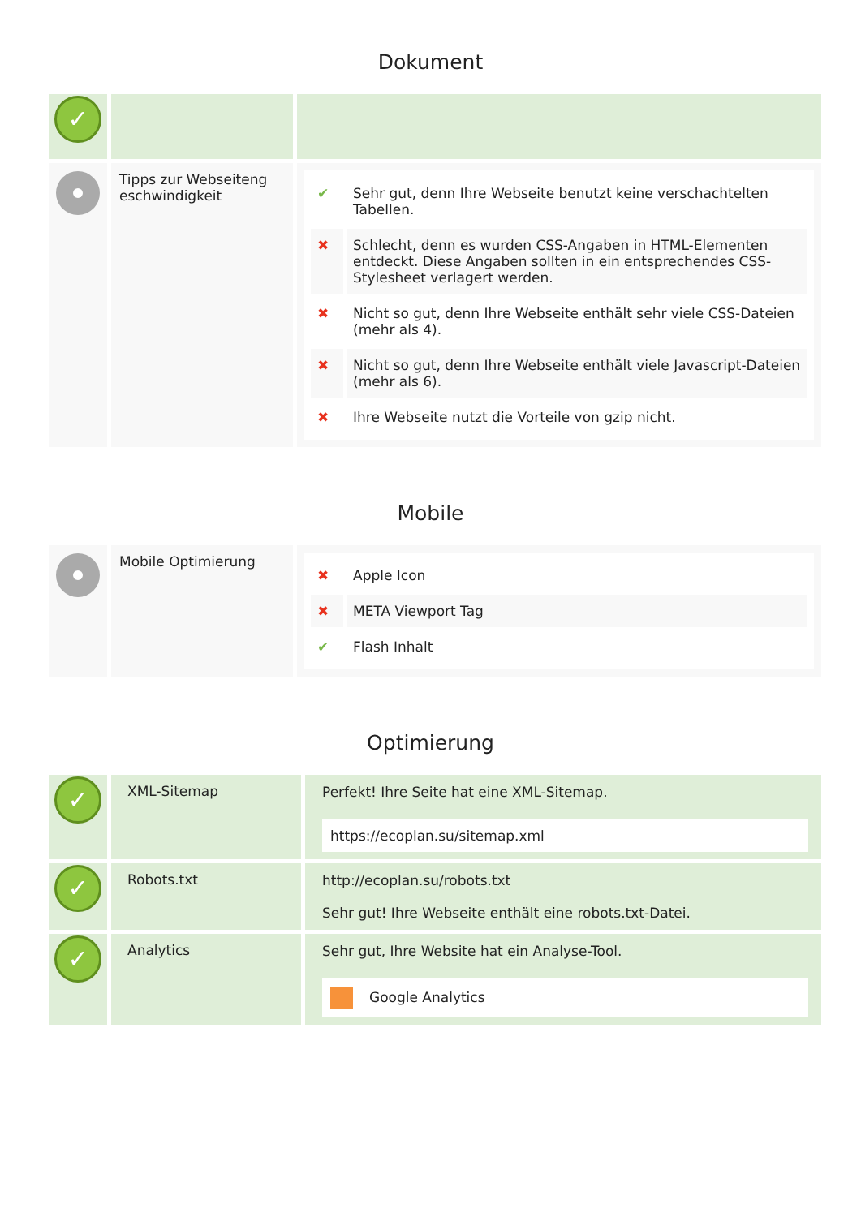Dokument
| ✓ | | |
| | Tipps zur Webseiteng eschwindigkeit | / ✔ / Sehr gut, denn Ihre Webseite benutzt keine verschachtelten Tabellen. / / ✖ / Schlecht, denn es wurden CSS-Angaben in HTML-Elementen entdeckt. Diese Angaben sollten in ein entsprechendes CSS-Stylesheet verlagert werden. / / ✖ / Nicht so gut, denn Ihre Webseite enthält sehr viele CSS-Dateien (mehr als 4). / / ✖ / Nicht so gut, denn Ihre Webseite enthält viele Javascript-Dateien (mehr als 6). / / ✖ / Ihre Webseite nutzt die Vorteile von gzip nicht. / |
Mobile
| | Mobile Optimierung | / ✖ / Apple Icon / / ✖ / META Viewport Tag / / ✔ / Flash Inhalt / |
Optimierung
| ✓ | XML-Sitemap | Perfekt! Ihre Seite hat eine XML-Sitemap. https://ecoplan.su/sitemap.xml |
| ✓ | Robots.txt | http://ecoplan.su/robots.txt Sehr gut! Ihre Webseite enthält eine robots.txt-Datei. |
| ✓ | Analytics | Sehr gut, Ihre Website hat ein Analyse-Tool. Google Analytics |